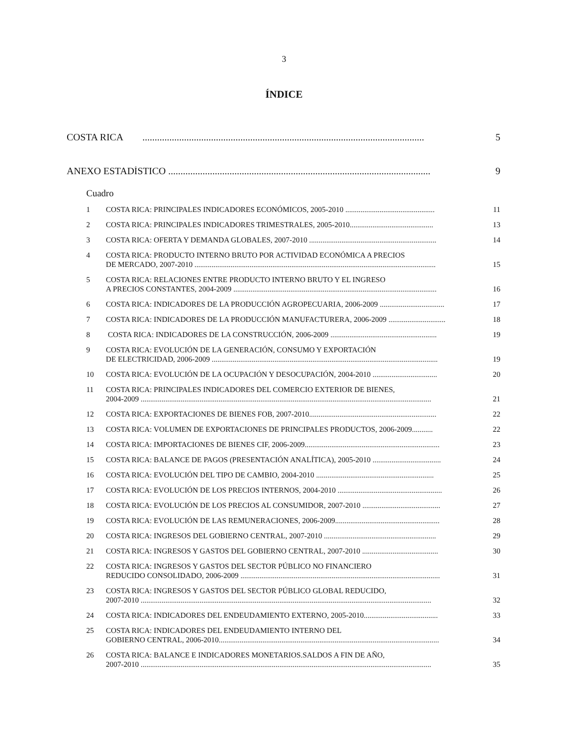3
ÍNDICE
COSTA RICA ...................................................................................................................
5
ANEXO ESTADÍSTICO ...........................................................................................................
9
Cuadro
1
COSTA RICA: PRINCIPALES INDICADORES ECONÓMICOS, 2005-2010 ...............................................
11
2
COSTA RICA: PRINCIPALES INDICADORES TRIMESTRALES, 2005-2010............................................
13
3
COSTA RICA: OFERTA Y DEMANDA GLOBALES, 2007-2010 ...................................................................
14
4
COSTA RICA: PRODUCTO INTERNO BRUTO POR ACTIVIDAD ECONÓMICA A PRECIOS
DE MERCADO, 2007-2010 ...............................................................................................................................
15
5
COSTA RICA: RELACIONES ENTRE PRODUCTO INTERNO BRUTO Y EL INGRESO
A PRECIOS CONSTANTES, 2004-2009 ...........................................................................................................
16
6
COSTA RICA: INDICADORES DE LA PRODUCCIÓN AGROPECUARIA, 2006-2009 ..................................
17
7
COSTA RICA: INDICADORES DE LA PRODUCCIÓN MANUFACTURERA, 2006-2009 ..............................
18
8
COSTA RICA: INDICADORES DE LA CONSTRUCCIÓN, 2006-2009 ........................................................
19
9
COSTA RICA: EVOLUCIÓN DE LA GENERACIÓN, CONSUMO Y EXPORTACIÓN
DE ELECTRICIDAD, 2006-2009 .......................................................................................................................
19
10
COSTA RICA: EVOLUCIÓN DE LA OCUPACIÓN Y DESOCUPACIÓN, 2004-2010 ..................................
20
11
COSTA RICA: PRINCIPALES INDICADORES DEL COMERCIO EXTERIOR DE BIENES,
2004-2009 .........................................................................................................................................................
21
12
COSTA RICA: EXPORTACIONES DE BIENES FOB, 2007-2010...................................................................
22
13
COSTA RICA: VOLUMEN DE EXPORTACIONES DE PRINCIPALES PRODUCTOS, 2006-2009...........
22
14
COSTA RICA: IMPORTACIONES DE BIENES CIF, 2006-2009.......................................................................
23
15
COSTA RICA: BALANCE DE PAGOS (PRESENTACIÓN ANALÍTICA), 2005-2010 ....................................
24
16
COSTA RICA: EVOLUCIÓN DEL TIPO DE CAMBIO, 2004-2010 ..............................................................
25
17
COSTA RICA: EVOLUCIÓN DE LOS PRECIOS INTERNOS, 2004-2010 .......................................................
26
18
COSTA RICA: EVOLUCIÓN DE LOS PRECIOS AL CONSUMIDOR, 2007-2010 .........................................
27
19
COSTA RICA: EVOLUCIÓN DE LAS REMUNERACIONES, 2006-2009.......................................................
28
20
COSTA RICA: INGRESOS DEL GOBIERNO CENTRAL, 2007-2010 ...........................................................
29
21
COSTA RICA: INGRESOS Y GASTOS DEL GOBIERNO CENTRAL, 2007-2010 ........................................
30
22
COSTA RICA: INGRESOS Y GASTOS DEL SECTOR PÚBLICO NO FINANCIERO
REDUCIDO CONSOLIDADO, 2006-2009 .........................................................................................................
31
23
COSTA RICA: INGRESOS Y GASTOS DEL SECTOR PÚBLICO GLOBAL REDUCIDO,
2007-2010 .........................................................................................................................................................
32
24
COSTA RICA: INDICADORES DEL ENDEUDAMIENTO EXTERNO, 2005-2010.......................................
33
25
COSTA RICA: INDICADORES DEL ENDEUDAMIENTO INTERNO DEL
GOBIERNO CENTRAL, 2006-2010....................................................................................................................
34
26
COSTA RICA: BALANCE E INDICADORES MONETARIOS.SALDOS A FIN DE AÑO,
2007-2010 .........................................................................................................................................................
35